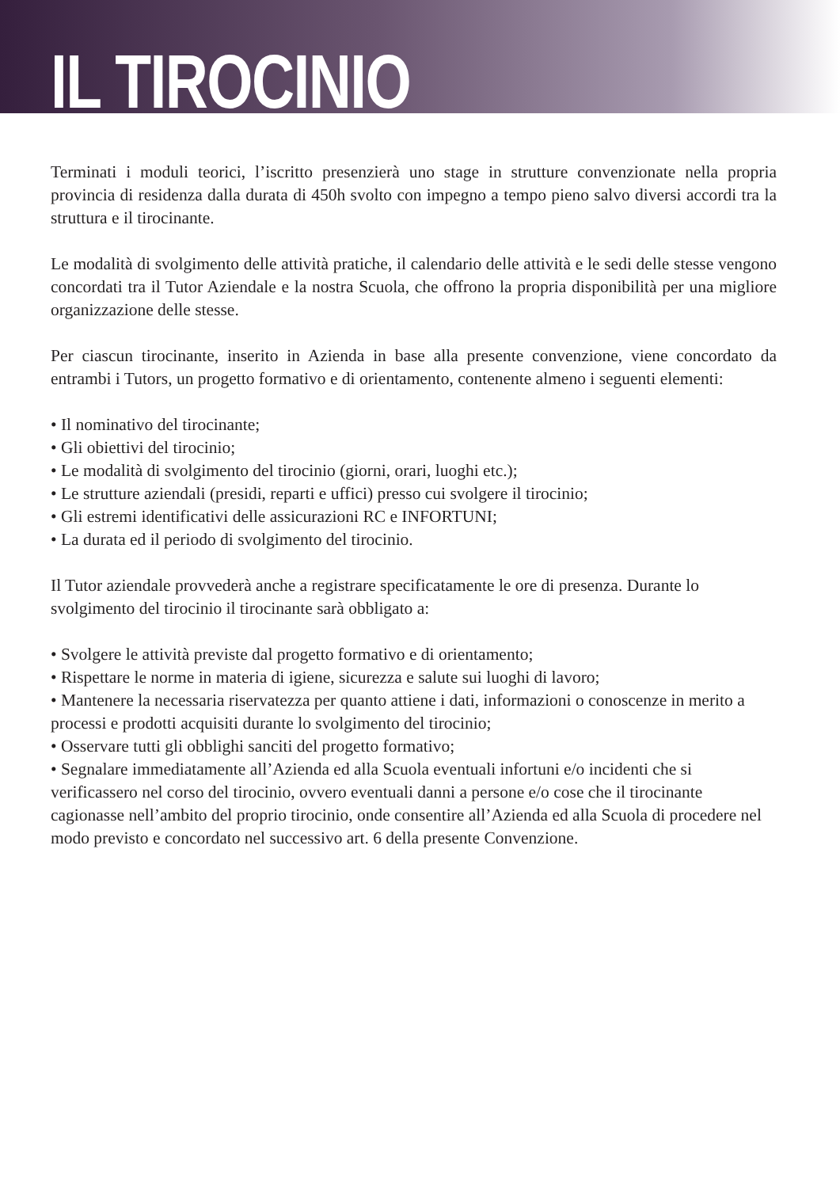IL TIROCINIO
Terminati i moduli teorici, l’iscritto presenzierà uno stage in strutture convenzionate nella propria provincia di residenza dalla durata di 450h svolto con impegno a tempo pieno salvo diversi accordi tra la struttura e il tirocinante.
Le modalità di svolgimento delle attività pratiche, il calendario delle attività e le sedi delle stesse vengono concordati tra il Tutor Aziendale e la nostra Scuola, che offrono la propria disponibilità per una migliore organizzazione delle stesse.
Per ciascun tirocinante, inserito in Azienda in base alla presente convenzione, viene concordato da entrambi i Tutors, un progetto formativo e di orientamento, contenente almeno i seguenti elementi:
• Il nominativo del tirocinante;
• Gli obiettivi del tirocinio;
• Le modalità di svolgimento del tirocinio (giorni, orari, luoghi etc.);
• Le strutture aziendali (presidi, reparti e uffici) presso cui svolgere il tirocinio;
• Gli estremi identificativi delle assicurazioni RC e INFORTUNI;
• La durata ed il periodo di svolgimento del tirocinio.
Il Tutor aziendale provvederà anche a registrare specificatamente le ore di presenza. Durante lo svolgimento del tirocinio il tirocinante sarà obbligato a:
• Svolgere le attività previste dal progetto formativo e di orientamento;
• Rispettare le norme in materia di igiene, sicurezza e salute sui luoghi di lavoro;
• Mantenere la necessaria riservatezza per quanto attiene i dati, informazioni o conoscenze in merito a processi e prodotti acquisiti durante lo svolgimento del tirocinio;
• Osservare tutti gli obblighi sanciti del progetto formativo;
• Segnalare immediatamente all’Azienda ed alla Scuola eventuali infortuni e/o incidenti che si verificassero nel corso del tirocinio, ovvero eventuali danni a persone e/o cose che il tirocinante cagionasse nell’ambito del proprio tirocinio, onde consentire all’Azienda ed alla Scuola di procedere nel modo previsto e concordato nel successivo art. 6 della presente Convenzione.